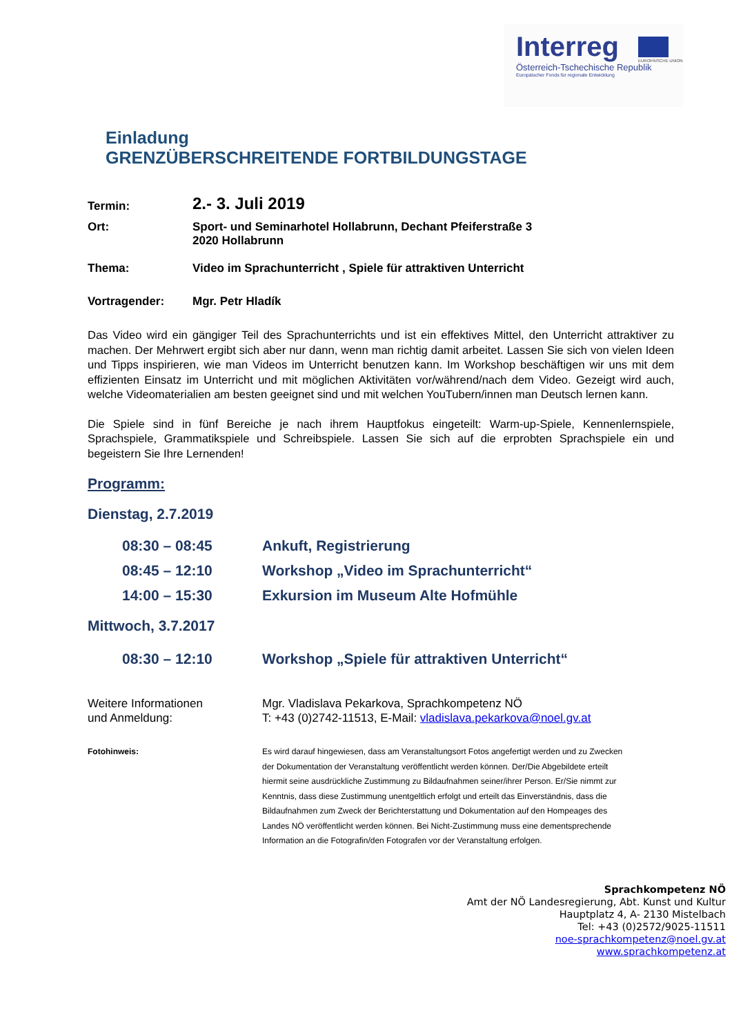Interreg
EUROPÄISCHE UNION
Österreich-Tschechische Republik
Europäischer Fonds für regionale Entwicklung
Einladung
GRENZÜBERSCHREITENDE FORTBILDUNGSTAGE
Termin:
2.- 3. Juli 2019
Ort: Sport- und Seminarhotel Hollabrunn, Dechant Pfeiferstraße 3
2020 Hollabrunn
Thema: Video im Sprachunterricht , Spiele für attraktiven Unterricht
Vortragender: Mgr. Petr Hladík
Das Video wird ein gängiger Teil des Sprachunterrichts und ist ein effektives Mittel, den Unterricht attraktiver zu machen. Der Mehrwert ergibt sich aber nur dann, wenn man richtig damit arbeitet. Lassen Sie sich von vielen Ideen und Tipps inspirieren, wie man Videos im Unterricht benutzen kann. Im Workshop beschäftigen wir uns mit dem effizienten Einsatz im Unterricht und mit möglichen Aktivitäten vor/während/nach dem Video. Gezeigt wird auch, welche Videomaterialien am besten geeignet sind und mit welchen YouTubern/innen man Deutsch lernen kann.
Die Spiele sind in fünf Bereiche je nach ihrem Hauptfokus eingeteilt: Warm-up-Spiele, Kennenlernspiele, Sprachspiele, Grammatikspiele und Schreibspiele. Lassen Sie sich auf die erprobten Sprachspiele ein und begeistern Sie Ihre Lernenden!
Programm:
Dienstag, 2.7.2019
08:30 – 08:45 Ankuft, Registrierung
08:45 – 12:10 Workshop „Video im Sprachunterricht“
14:00 – 15:30 Exkursion im Museum Alte Hofmühle
Mittwoch, 3.7.2017
08:30 – 12:10 Workshop „Spiele für attraktiven Unterricht“
Weitere Informationen
und Anmeldung:
Mgr. Vladislava Pekarkova, Sprachkompetenz NÖ
T: +43 (0)2742-11513, E-Mail: vladislava.pekarkova@noel.gv.at
Fotohinweis: Es wird darauf hingewiesen, dass am Veranstaltungsort Fotos angefertigt werden und zu Zwecken der Dokumentation der Veranstaltung veröffentlicht werden können. Der/Die Abgebildete erteilt hiermit seine ausdrückliche Zustimmung zu Bildaufnahmen seiner/ihrer Person. Er/Sie nimmt zur Kenntnis, dass diese Zustimmung unentgeltlich erfolgt und erteilt das Einverständnis, dass die Bildaufnahmen zum Zweck der Berichterstattung und Dokumentation auf den Hompeages des Landes NÖ veröffentlicht werden können. Bei Nicht-Zustimmung muss eine dementsprechende Information an die Fotografin/den Fotografen vor der Veranstaltung erfolgen.
Sprachkompetenz NÖ
Amt der NÖ Landesregierung, Abt. Kunst und Kultur
Hauptplatz 4, A- 2130 Mistelbach
Tel: +43 (0)2572/9025-11511
noe-sprachkompetenz@noel.gv.at
www.sprachkompetenz.at